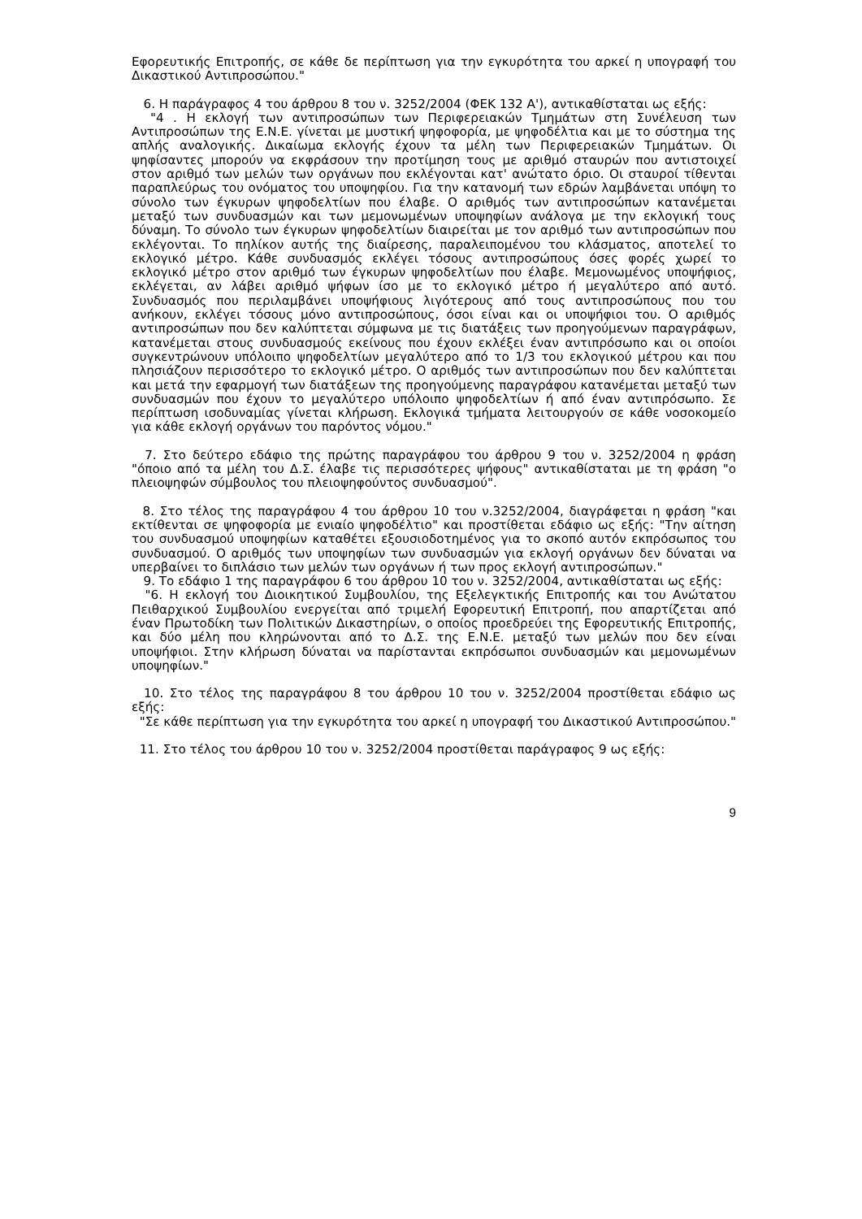Εφορευτικής Επιτροπής, σε κάθε δε περίπτωση για την εγκυρότητα του αρκεί η υπογραφή του Δικαστικού Αντιπροσώπου."
6. Η παράγραφος 4 του άρθρου 8 του ν. 3252/2004 (ΦΕΚ 132 Α'), αντικαθίσταται ως εξής:
"4 . Η εκλογή των αντιπροσώπων των Περιφερειακών Τμημάτων στη Συνέλευση των Αντιπροσώπων της Ε.Ν.Ε. γίνεται με μυστική ψηφοφορία, με ψηφοδέλτια και με το σύστημα της απλής αναλογικής. Δικαίωμα εκλογής έχουν τα μέλη των Περιφερειακών Τμημάτων. Οι ψηφίσαντες μπορούν να εκφράσουν την προτίμηση τους με αριθμό σταυρών που αντιστοιχεί στον αριθμό των μελών των οργάνων που εκλέγονται κατ' ανώτατο όριο. Οι σταυροί τίθενται παραπλεύρως του ονόματος του υποψηφίου. Για την κατανομή των εδρών λαμβάνεται υπόψη το σύνολο των έγκυρων ψηφοδελτίων που έλαβε. Ο αριθμός των αντιπροσώπων κατανέμεται μεταξύ των συνδυασμών και των μεμονωμένων υποψηφίων ανάλογα με την εκλογική τους δύναμη. Το σύνολο των έγκυρων ψηφοδελτίων διαιρείται με τον αριθμό των αντιπροσώπων που εκλέγονται. Το πηλίκον αυτής της διαίρεσης, παραλειπομένου του κλάσματος, αποτελεί το εκλογικό μέτρο. Κάθε συνδυασμός εκλέγει τόσους αντιπροσώπους όσες φορές χωρεί το εκλογικό μέτρο στον αριθμό των έγκυρων ψηφοδελτίων που έλαβε. Μεμονωμένος υποψήφιος, εκλέγεται, αν λάβει αριθμό ψήφων ίσο με το εκλογικό μέτρο ή μεγαλύτερο από αυτό. Συνδυασμός που περιλαμβάνει υποψήφιους λιγότερους από τους αντιπροσώπους που του ανήκουν, εκλέγει τόσους μόνο αντιπροσώπους, όσοι είναι και οι υποψήφιοι του. Ο αριθμός αντιπροσώπων που δεν καλύπτεται σύμφωνα με τις διατάξεις των προηγούμενων παραγράφων, κατανέμεται στους συνδυασμούς εκείνους που έχουν εκλέξει έναν αντιπρόσωπο και οι οποίοι συγκεντρώνουν υπόλοιπο ψηφοδελτίων μεγαλύτερο από το 1/3 του εκλογικού μέτρου και που πλησιάζουν περισσότερο το εκλογικό μέτρο. Ο αριθμός των αντιπροσώπων που δεν καλύπτεται και μετά την εφαρμογή των διατάξεων της προηγούμενης παραγράφου κατανέμεται μεταξύ των συνδυασμών που έχουν το μεγαλύτερο υπόλοιπο ψηφοδελτίων ή από έναν αντιπρόσωπο. Σε περίπτωση ισοδυναμίας γίνεται κλήρωση. Εκλογικά τμήματα λειτουργούν σε κάθε νοσοκομείο για κάθε εκλογή οργάνων του παρόντος νόμου."
7. Στο δεύτερο εδάφιο της πρώτης παραγράφου του άρθρου 9 του ν. 3252/2004 η φράση "όποιο από τα μέλη του Δ.Σ. έλαβε τις περισσότερες ψήφους" αντικαθίσταται με τη φράση "ο πλειοψηφών σύμβουλος του πλειοψηφούντος συνδυασμού".
8. Στο τέλος της παραγράφου 4 του άρθρου 10 του ν.3252/2004, διαγράφεται η φράση "και εκτίθενται σε ψηφοφορία με ενιαίο ψηφοδέλτιο" και προστίθεται εδάφιο ως εξής: "Την αίτηση του συνδυασμού υποψηφίων καταθέτει εξουσιοδοτημένος για το σκοπό αυτόν εκπρόσωπος του συνδυασμού. Ο αριθμός των υποψηφίων των συνδυασμών για εκλογή οργάνων δεν δύναται να υπερβαίνει το διπλάσιο των μελών των οργάνων ή των προς εκλογή αντιπροσώπων."
9. Το εδάφιο 1 της παραγράφου 6 του άρθρου 10 του ν. 3252/2004, αντικαθίσταται ως εξής:
"6. Η εκλογή του Διοικητικού Συμβουλίου, της Εξελεγκτικής Επιτροπής και του Ανώτατου Πειθαρχικού Συμβουλίου ενεργείται από τριμελή Εφορευτική Επιτροπή, που απαρτίζεται από έναν Πρωτοδίκη των Πολιτικών Δικαστηρίων, ο οποίος προεδρεύει της Εφορευτικής Επιτροπής, και δύο μέλη που κληρώνονται από το Δ.Σ. της Ε.Ν.Ε. μεταξύ των μελών που δεν είναι υποψήφιοι. Στην κλήρωση δύναται να παρίστανται εκπρόσωποι συνδυασμών και μεμονωμένων υποψηφίων."
10. Στο τέλος της παραγράφου 8 του άρθρου 10 του ν. 3252/2004 προστίθεται εδάφιο ως εξής:
"Σε κάθε περίπτωση για την εγκυρότητα του αρκεί η υπογραφή του Δικαστικού Αντιπροσώπου."
11. Στο τέλος του άρθρου 10 του ν. 3252/2004 προστίθεται παράγραφος 9 ως εξής:
9